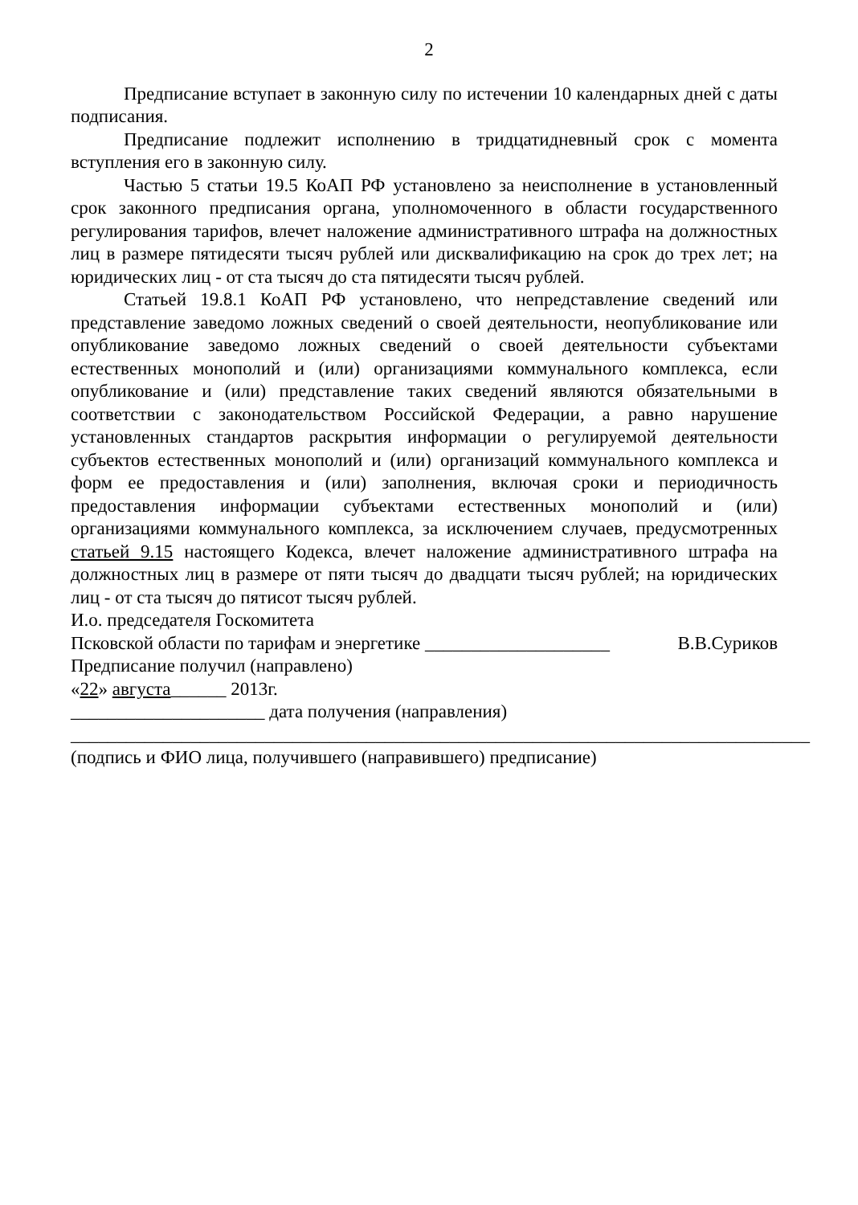2
Предписание вступает в законную силу по истечении 10 календарных дней с даты подписания.
Предписание подлежит исполнению в тридцатидневный срок с момента вступления его в законную силу.
Частью 5 статьи 19.5 КоАП РФ установлено за неисполнение в установленный срок законного предписания органа, уполномоченного в области государственного регулирования тарифов, влечет наложение административного штрафа на должностных лиц в размере пятидесяти тысяч рублей или дисквалификацию на срок до трех лет; на юридических лиц - от ста тысяч до ста пятидесяти тысяч рублей.
Статьей 19.8.1 КоАП РФ установлено, что непредставление сведений или представление заведомо ложных сведений о своей деятельности, неопубликование или опубликование заведомо ложных сведений о своей деятельности субъектами естественных монополий и (или) организациями коммунального комплекса, если опубликование и (или) представление таких сведений являются обязательными в соответствии с законодательством Российской Федерации, а равно нарушение установленных стандартов раскрытия информации о регулируемой деятельности субъектов естественных монополий и (или) организаций коммунального комплекса и форм ее предоставления и (или) заполнения, включая сроки и периодичность предоставления информации субъектами естественных монополий и (или) организациями коммунального комплекса, за исключением случаев, предусмотренных статьей 9.15 настоящего Кодекса, влечет наложение административного штрафа на должностных лиц в размере от пяти тысяч до двадцати тысяч рублей; на юридических лиц - от ста тысяч до пятисот тысяч рублей.
И.о. председателя Госкомитета
Псковской области по тарифам и энергетике ____________________ В.В.Суриков
Предписание получил (направлено)
«22» августа______ 2013г.
_____________________ дата получения (направления)
________________________________________________________________________________
(подпись и ФИО лица, получившего (направившего) предписание)